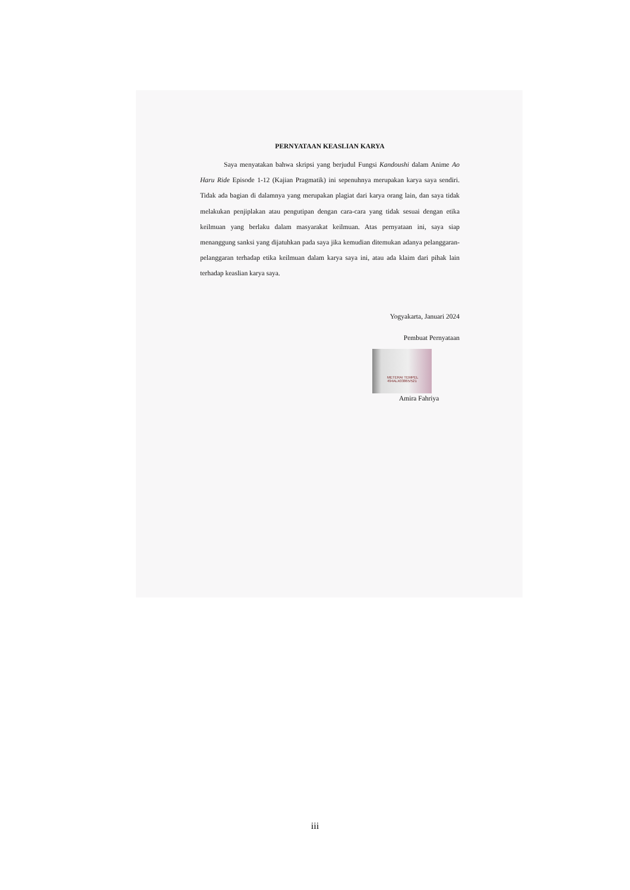PERNYATAAN KEASLIAN KARYA
Saya menyatakan bahwa skripsi yang berjudul Fungsi Kandoushi dalam Anime Ao Haru Ride Episode 1-12 (Kajian Pragmatik) ini sepenuhnya merupakan karya saya sendiri. Tidak ada bagian di dalamnya yang merupakan plagiat dari karya orang lain, dan saya tidak melakukan penjiplakan atau pengutipan dengan cara-cara yang tidak sesuai dengan etika keilmuan yang berlaku dalam masyarakat keilmuan. Atas pernyataan ini, saya siap menanggung sanksi yang dijatuhkan pada saya jika kemudian ditemukan adanya pelanggaran-pelanggaran terhadap etika keilmuan dalam karya saya ini, atau ada klaim dari pihak lain terhadap keaslian karya saya.
Yogyakarta, Januari 2024
Pembuat Pernyataan
METERAI TEMPEL
494ALX03865/521
Amira Fahriya
iii